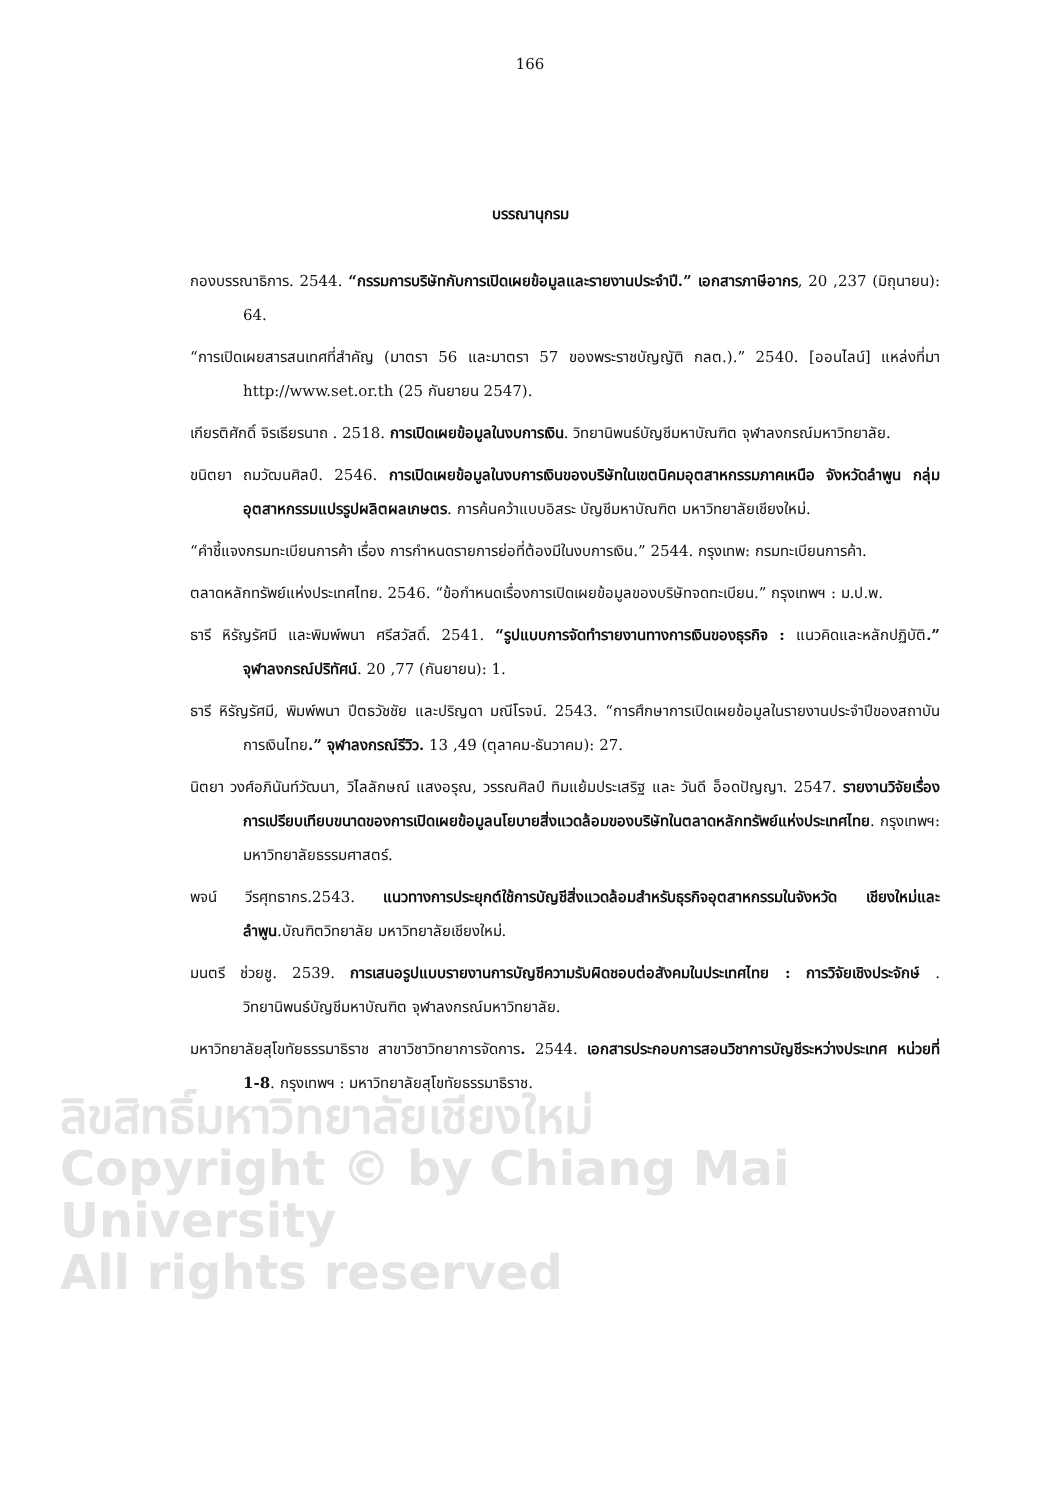ลิขสิทธิ์มหาวิทยาลัยเชียงใหม่
Copyright © by Chiang Mai University
All rights reserved
166
บรรณานุกรม
กองบรรณาธิการ. 2544. “กรรมการบริษัทกับการเปิดเผยข้อมูลและรายงานประจำปี.” เอกสารภาษีอากร, 20 ,237 (มิถุนายน): 64.
“การเปิดเผยสารสนเทศที่สำคัญ (มาตรา 56 และมาตรา 57 ของพระราชบัญญัติ กลต.).” 2540. [ออนไลน์] แหล่งที่มา http://www.set.or.th (25 กันยายน 2547).
เกียรติศักดิ์ จิรเธียรนาถ . 2518. การเปิดเผยข้อมูลในงบการเงิน. วิทยานิพนธ์บัญชีมหาบัณฑิต จุฬาลงกรณ์มหาวิทยาลัย.
ขนิตยา ถมวัฒนศิลป์. 2546. การเปิดเผยข้อมูลในงบการเงินของบริษัทในเขตนิคมอุตสาหกรรมภาคเหนือ จังหวัดลำพูน กลุ่มอุตสาหกรรมแปรรูปผลิตผลเกษตร. การค้นคว้าแบบอิสระ บัญชีมหาบัณฑิต มหาวิทยาลัยเชียงใหม่.
“คำชี้แจงกรมทะเบียนการค้า เรื่อง การกำหนดรายการย่อที่ต้องมีในงบการเงิน.” 2544. กรุงเทพ: กรมทะเบียนการค้า.
ตลาดหลักทรัพย์แห่งประเทศไทย. 2546. “ข้อกำหนดเรื่องการเปิดเผยข้อมูลของบริษัทจดทะเบียน.” กรุงเทพฯ : ม.ป.พ.
ธารี หิรัญรัศมี และพิมพ์พนา ศรีสวัสดิ์. 2541. “รูปแบบการจัดทำรายงานทางการเงินของธุรกิจ : แนวคิดและหลักปฏิบัติ.” จุฬาลงกรณ์ปริทัศน์. 20 ,77 (กันยายน): 1.
ธารี หิรัญรัศมี, พิมพ์พนา ปีตธวัชชัย และปริญดา มณีโรจน์. 2543. “การศึกษาการเปิดเผยข้อมูลในรายงานประจำปีของสถาบันการเงินไทย.” จุฬาลงกรณ์รีวิว. 13 ,49 (ตุลาคม-ธันวาคม): 27.
นิตยา วงศ์อภินันท์วัฒนา, วิไลลักษณ์ แสงอรุณ, วรรณศิลป์ ทิมแย้มประเสริฐ และ วันดี อ็อดปัญญา. 2547. รายงานวิจัยเรื่อง การเปรียบเทียบขนาดของการเปิดเผยข้อมูลนโยบายสิ่งแวดล้อมของบริษัทในตลาดหลักทรัพย์แห่งประเทศไทย. กรุงเทพฯ: มหาวิทยาลัยธรรมศาสตร์.
พจน์ วีรศุทธากร.2543. แนวทางการประยุกต์ใช้การบัญชีสิ่งแวดล้อมสำหรับธุรกิจอุตสาหกรรมในจังหวัด เชียงใหม่และลำพูน.บัณฑิตวิทยาลัย มหาวิทยาลัยเชียงใหม่.
มนตรี ช่วยชู. 2539. การเสนอรูปแบบรายงานการบัญชีความรับผิดชอบต่อสังคมในประเทศไทย : การวิจัยเชิงประจักษ์ . วิทยานิพนธ์บัญชีมหาบัณฑิต จุฬาลงกรณ์มหาวิทยาลัย.
มหาวิทยาลัยสุโขทัยธรรมาธิราช สาขาวิชาวิทยาการจัดการ. 2544. เอกสารประกอบการสอนวิชาการบัญชีระหว่างประเทศ หน่วยที่ 1-8. กรุงเทพฯ : มหาวิทยาลัยสุโขทัยธรรมาธิราช.